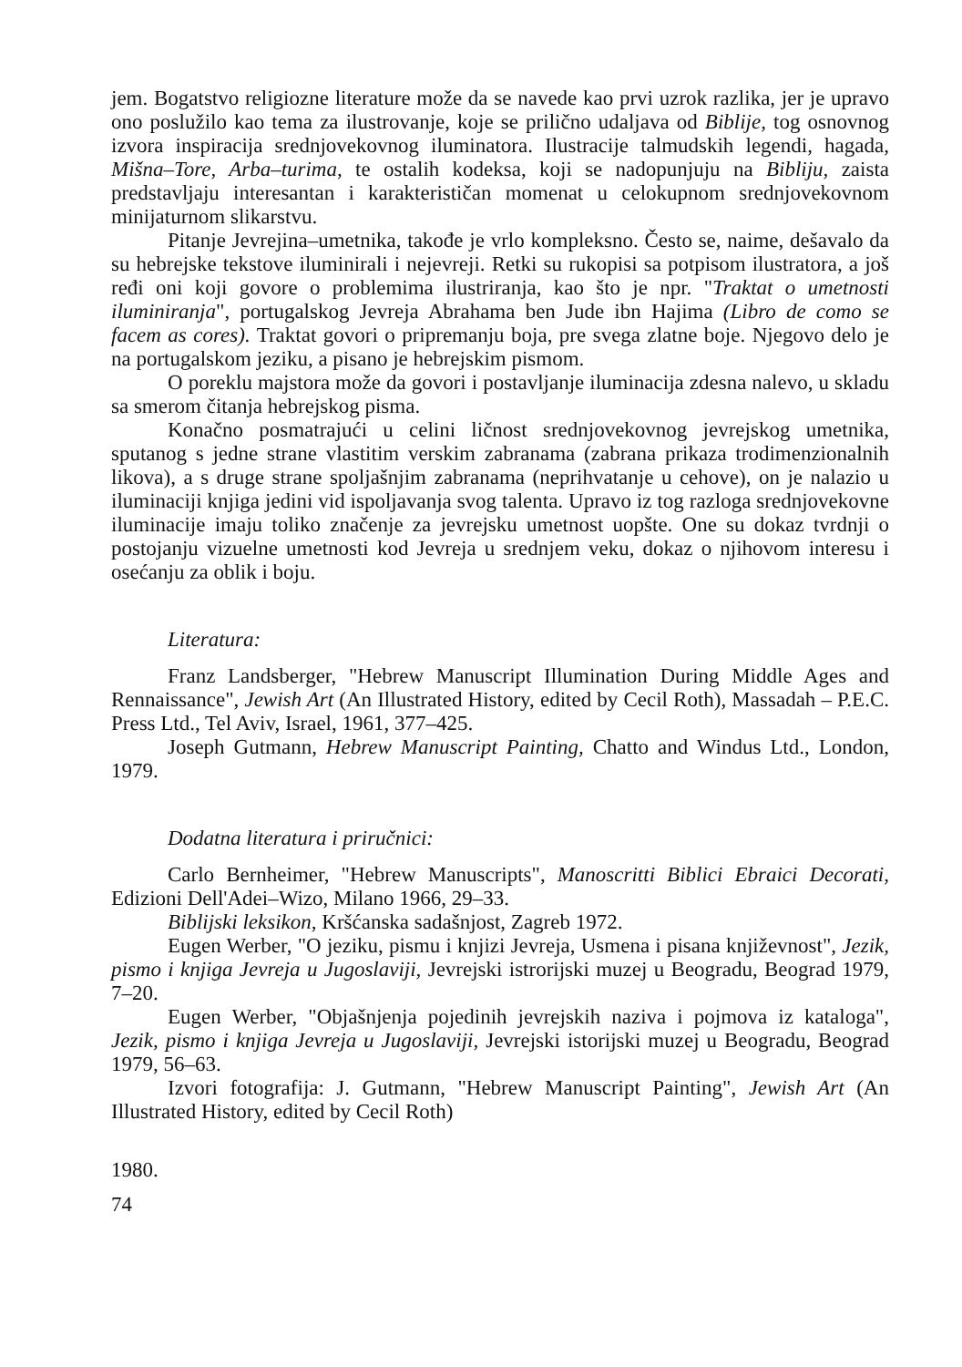jem. Bogatstvo religiozne literature može da se navede kao prvi uzrok razlika, jer je upravo ono poslužilo kao tema za ilustrovanje, koje se prilično udaljava od Biblije, tog osnovnog izvora inspiracija srednjovekovnog iluminatora. Ilustracije talmudskih legendi, hagada, Mišna–Tore, Arba–turima, te ostalih kodeksa, koji se nadopunjuju na Bibliju, zaista predstavljaju interesantan i karakterističan momenat u celokupnom srednjovekovnom minijaturnom slikarstvu.
Pitanje Jevrejina–umetnika, takođe je vrlo kompleksno. Često se, naime, dešavalo da su hebrejske tekstove iluminirali i nejevreji. Retki su rukopisi sa potpisom ilustratora, a još ređi oni koji govore o problemima ilustriranja, kao što je npr. "Traktat o umetnosti iluminiranja", portugalskog Jevreja Abrahama ben Jude ibn Hajima (Libro de como se facem as cores). Traktat govori o pripremanju boja, pre svega zlatne boje. Njegovo delo je na portugalskom jeziku, a pisano je hebrejskim pismom.
O poreklu majstora može da govori i postavljanje iluminacija zdesna nalevo, u skladu sa smerom čitanja hebrejskog pisma.
Konačno posmatrajući u celini ličnost srednjovekovnog jevrejskog umetnika, sputanog s jedne strane vlastitim verskim zabranama (zabrana prikaza trodimenzionalnih likova), a s druge strane spoljašnjim zabranama (neprihvatanje u cehove), on je nalazio u iluminaciji knjiga jedini vid ispoljavanja svog talenta. Upravo iz tog razloga srednjovekovne iluminacije imaju toliko značenje za jevrejsku umetnost uopšte. One su dokaz tvrdnji o postojanju vizuelne umetnosti kod Jevreja u srednjem veku, dokaz o njihovom interesu i osećanju za oblik i boju.
Literatura:
Franz Landsberger, "Hebrew Manuscript Illumination During Middle Ages and Rennaissance", Jewish Art (An Illustrated History, edited by Cecil Roth), Massadah – P.E.C. Press Ltd., Tel Aviv, Israel, 1961, 377–425.
Joseph Gutmann, Hebrew Manuscript Painting, Chatto and Windus Ltd., London, 1979.
Dodatna literatura i priručnici:
Carlo Bernheimer, "Hebrew Manuscripts", Manoscritti Biblici Ebraici Decorati, Edizioni Dell'Adei–Wizo, Milano 1966, 29–33.
Biblijski leksikon, Kršćanska sadašnjost, Zagreb 1972.
Eugen Werber, "O jeziku, pismu i knjizi Jevreja, Usmena i pisana književnost", Jezik, pismo i knjiga Jevreja u Jugoslaviji, Jevrejski istrorijski muzej u Beogradu, Beograd 1979, 7–20.
Eugen Werber, "Objašnjenja pojedinih jevrejskih naziva i pojmova iz kataloga", Jezik, pismo i knjiga Jevreja u Jugoslaviji, Jevrejski istorijski muzej u Beogradu, Beograd 1979, 56–63.
Izvori fotografija: J. Gutmann, "Hebrew Manuscript Painting", Jewish Art (An Illustrated History, edited by Cecil Roth)
1980.
74